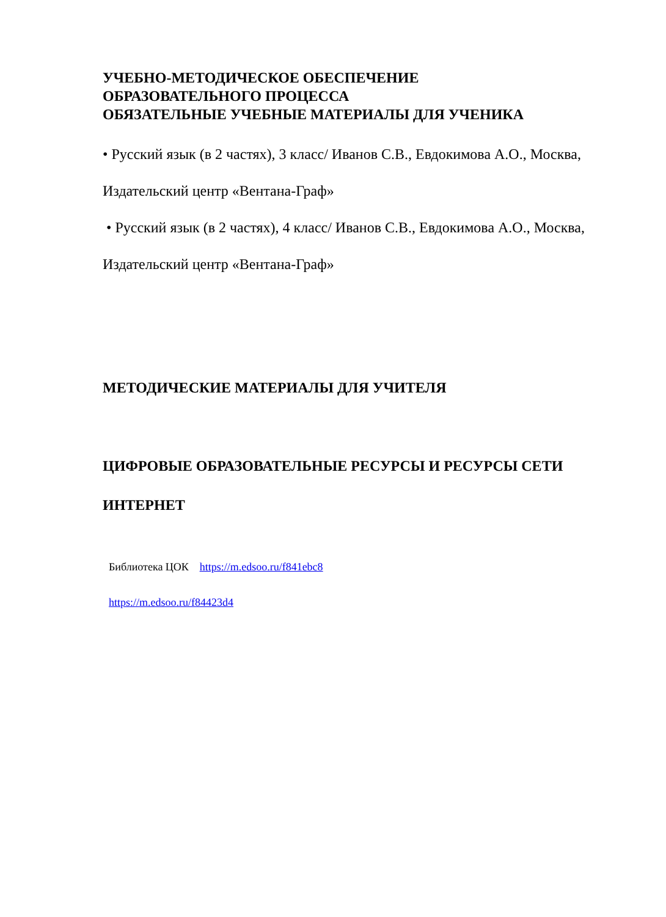УЧЕБНО-МЕТОДИЧЕСКОЕ ОБЕСПЕЧЕНИЕ
ОБРАЗОВАТЕЛЬНОГО ПРОЦЕССА
ОБЯЗАТЕЛЬНЫЕ УЧЕБНЫЕ МАТЕРИАЛЫ ДЛЯ УЧЕНИКА
• Русский язык (в 2 частях), 3 класс/ Иванов С.В., Евдокимова А.О., Москва,
Издательский центр «Вентана-Граф»
• Русский язык (в 2 частях), 4 класс/ Иванов С.В., Евдокимова А.О., Москва,
Издательский центр «Вентана-Граф»
МЕТОДИЧЕСКИЕ МАТЕРИАЛЫ ДЛЯ УЧИТЕЛЯ
ЦИФРОВЫЕ ОБРАЗОВАТЕЛЬНЫЕ РЕСУРСЫ И РЕСУРСЫ СЕТИ
ИНТЕРНЕТ
Библиотека ЦОК https://m.edsoo.ru/f841ebc8
https://m.edsoo.ru/f84423d4